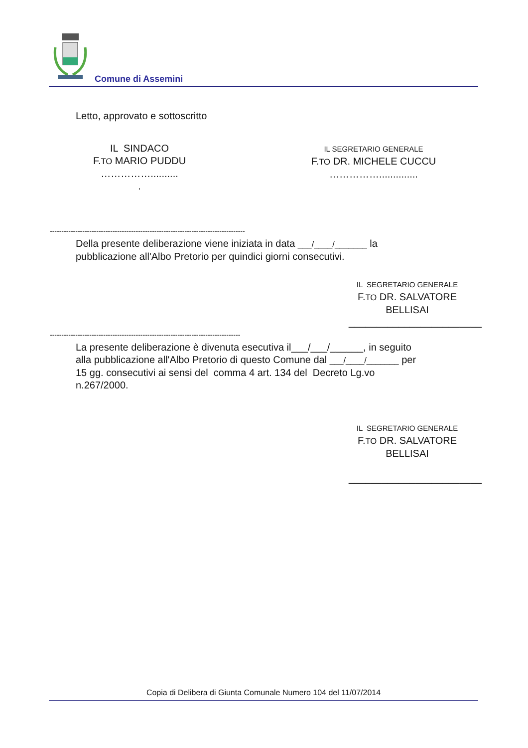Comune di Assemini
Letto, approvato e sottoscritto
IL SINDACO
F.TO MARIO PUDDU
……………..........
.
IL SEGRETARIO GENERALE
F.TO DR. MICHELE CUCCU
……………..............
------------------------------------------------------------------------------------
Della presente deliberazione viene iniziata in data ___/____/_______ la
pubblicazione all'Albo Pretorio per quindici giorni consecutivi.
IL SEGRETARIO GENERALE
F.TO DR. SALVATORE BELLISAI
________________________
----------------------------------------------------------------------------------
La presente deliberazione è divenuta esecutiva il___/___/______, in seguito
alla pubblicazione all'Albo Pretorio di questo Comune dal ___/____/_______ per
15 gg. consecutivi ai sensi del comma 4 art. 134 del Decreto Lg.vo
n.267/2000.
IL SEGRETARIO GENERALE
F.TO DR. SALVATORE BELLISAI
________________________
Copia di Delibera di Giunta Comunale Numero 104 del 11/07/2014